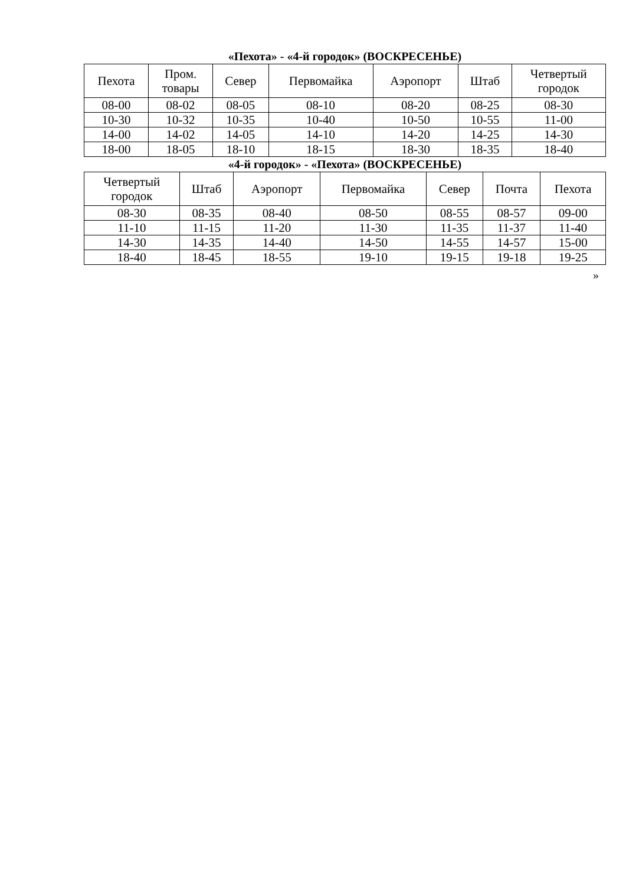«Пехота» - «4-й городок» (ВОСКРЕСЕНЬЕ)
| Пехота | Пром. товары | Север | Первомайка | Аэропорт | Штаб | Четвертый городок |
| --- | --- | --- | --- | --- | --- | --- |
| 08-00 | 08-02 | 08-05 | 08-10 | 08-20 | 08-25 | 08-30 |
| 10-30 | 10-32 | 10-35 | 10-40 | 10-50 | 10-55 | 11-00 |
| 14-00 | 14-02 | 14-05 | 14-10 | 14-20 | 14-25 | 14-30 |
| 18-00 | 18-05 | 18-10 | 18-15 | 18-30 | 18-35 | 18-40 |
«4-й городок» - «Пехота» (ВОСКРЕСЕНЬЕ)
| Четвертый городок | Штаб | Аэропорт | Первомайка | Север | Почта | Пехота |
| --- | --- | --- | --- | --- | --- | --- |
| 08-30 | 08-35 | 08-40 | 08-50 | 08-55 | 08-57 | 09-00 |
| 11-10 | 11-15 | 11-20 | 11-30 | 11-35 | 11-37 | 11-40 |
| 14-30 | 14-35 | 14-40 | 14-50 | 14-55 | 14-57 | 15-00 |
| 18-40 | 18-45 | 18-55 | 19-10 | 19-15 | 19-18 | 19-25 |
»